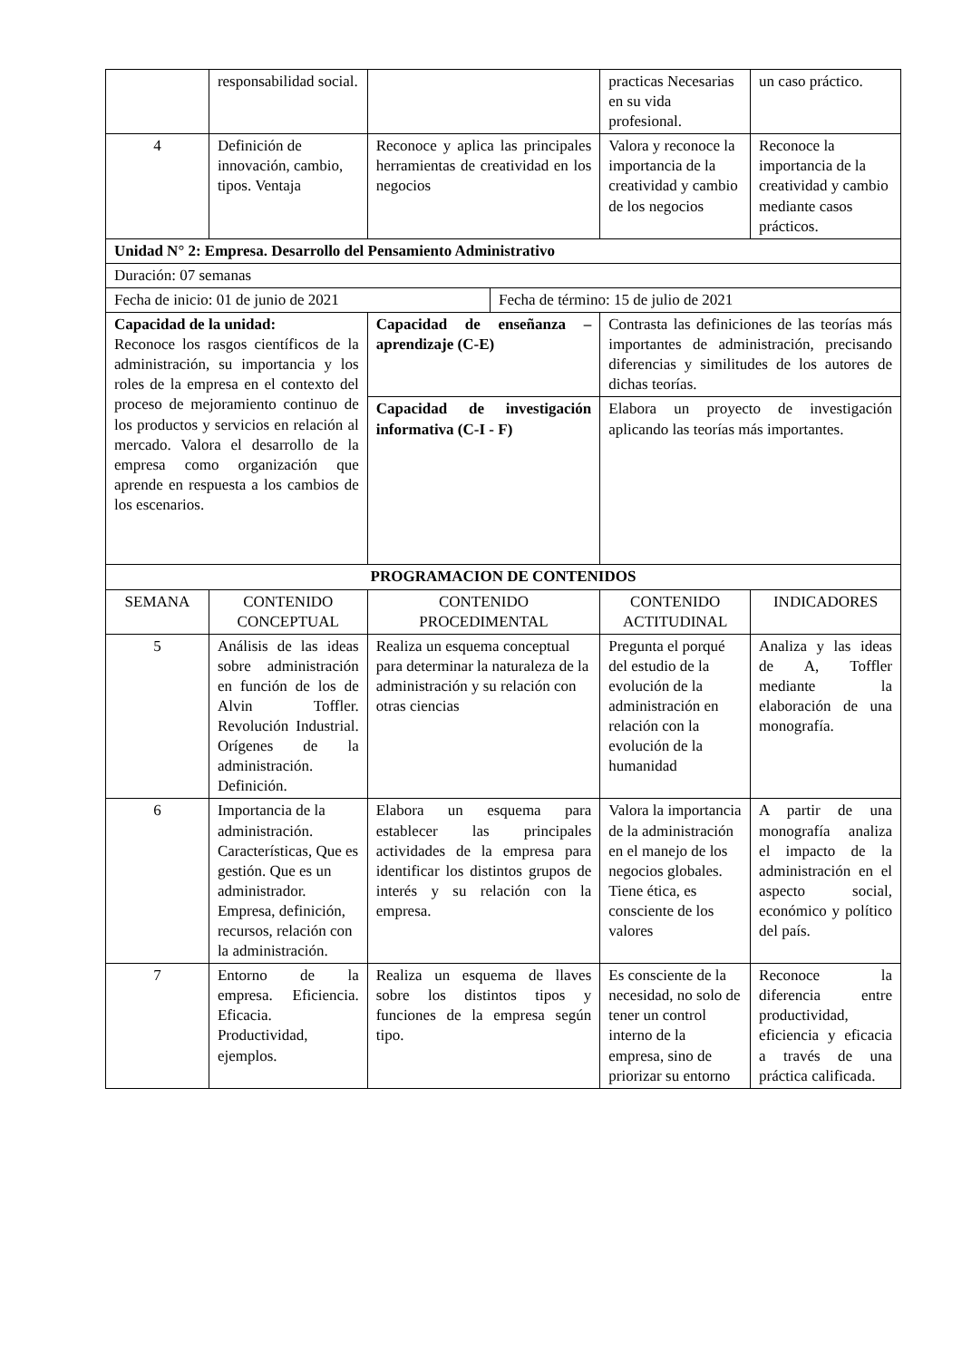| | responsabilidad social. | | practicas Necesarias en su vida profesional. | un caso práctico. |
| 4 | Definición de innovación, cambio, tipos. Ventaja | Reconoce y aplica las principales herramientas de creatividad en los negocios | Valora y reconoce la importancia de la creatividad y cambio de los negocios | Reconoce la importancia de la creatividad y cambio mediante casos prácticos. |
| Unidad N° 2: Empresa. Desarrollo del Pensamiento Administrativo | | | | |
| Duración: 07 semanas | | | | |
| / Fecha de inicio: 01 de junio de 2021 / Fecha de término: 15 de julio de 2021 / | | | | |
| Capacidad de la unidad: Reconoce los rasgos científicos de la administración, su importancia y los roles de la empresa en el contexto del proceso de mejoramiento continuo de los productos y servicios en relación al mercado. Valora el desarrollo de la empresa como organización que aprende en respuesta a los cambios de los escenarios. | | Capacidad de enseñanza – aprendizaje (C-E) | Contrasta las definiciones de las teorías más importantes de administración, precisando diferencias y similitudes de los autores de dichas teorías. | |
| | | Capacidad de investigación informativa (C-I - F) | Elabora un proyecto de investigación aplicando las teorías más importantes. | |
| PROGRAMACION DE CONTENIDOS | | | | |
| SEMANA | CONTENIDO CONCEPTUAL | CONTENIDO PROCEDIMENTAL | CONTENIDO ACTITUDINAL | INDICADORES |
| 5 | Análisis de las ideas sobre administración en función de los de Alvin Toffler. Revolución Industrial. Orígenes de la administración. Definición. | Realiza un esquema conceptual para determinar la naturaleza de la administración y su relación con otras ciencias | Pregunta el porqué del estudio de la evolución de la administración en relación con la evolución de la humanidad | Analiza y las ideas de A, Toffler mediante la elaboración de una monografía. |
| 6 | Importancia de la administración. Características, Que es gestión. Que es un administrador. Empresa, definición, recursos, relación con la administración. | Elabora un esquema para establecer las principales actividades de la empresa para identificar los distintos grupos de interés y su relación con la empresa. | Valora la importancia de la administración en el manejo de los negocios globales. Tiene ética, es consciente de los valores | A partir de una monografía analiza el impacto de la administración en el aspecto social, económico y político del país. |
| 7 | Entorno de la empresa. Eficiencia. Eficacia. Productividad, ejemplos. | Realiza un esquema de llaves sobre los distintos tipos y funciones de la empresa según tipo. | Es consciente de la necesidad, no solo de tener un control interno de la empresa, sino de priorizar su entorno | Reconoce la diferencia entre productividad, eficiencia y eficacia a través de una práctica calificada. |